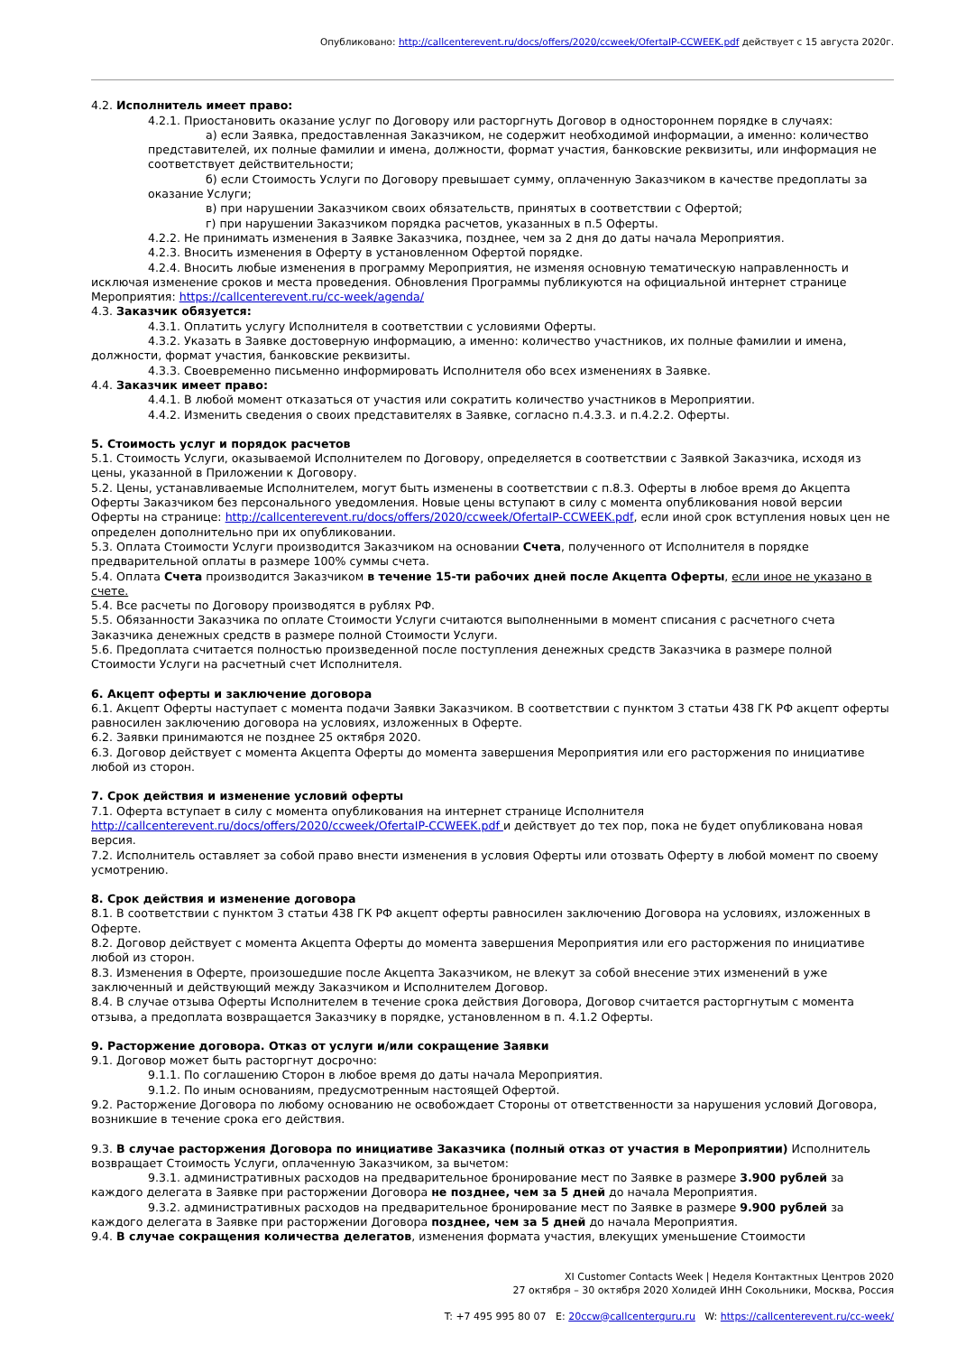Опубликовано: http://callcenterevent.ru/docs/offers/2020/ccweek/OfertaIP-CCWEEK.pdf действует с 15 августа 2020г.
4.2. Исполнитель имеет право:
4.2.1. Приостановить оказание услуг по Договору или расторгнуть Договор в одностороннем порядке в случаях:
а) если Заявка, предоставленная Заказчиком, не содержит необходимой информации, а именно: количество представителей, их полные фамилии и имена, должности, формат участия, банковские реквизиты, или информация не соответствует действительности;
б) если Стоимость Услуги по Договору превышает сумму, оплаченную Заказчиком в качестве предоплаты за оказание Услуги;
в) при нарушении Заказчиком своих обязательств, принятых в соответствии с Офертой;
г) при нарушении Заказчиком порядка расчетов, указанных в п.5 Оферты.
4.2.2. Не принимать изменения в Заявке Заказчика, позднее, чем за 2 дня до даты начала Мероприятия.
4.2.3. Вносить изменения в Оферту в установленном Офертой порядке.
4.2.4. Вносить любые изменения в программу Мероприятия, не изменяя основную тематическую направленность и исключая изменение сроков и места проведения. Обновления Программы публикуются на официальной интернет странице Мероприятия: https://callcenterevent.ru/cc-week/agenda/
4.3. Заказчик обязуется:
4.3.1. Оплатить услугу Исполнителя в соответствии с условиями Оферты.
4.3.2. Указать в Заявке достоверную информацию, а именно: количество участников, их полные фамилии и имена, должности, формат участия, банковские реквизиты.
4.3.3. Своевременно письменно информировать Исполнителя обо всех изменениях в Заявке.
4.4. Заказчик имеет право:
4.4.1. В любой момент отказаться от участия или сократить количество участников в Мероприятии.
4.4.2. Изменить сведения о своих представителях в Заявке, согласно п.4.3.3. и п.4.2.2. Оферты.
5. Стоимость услуг и порядок расчетов
5.1. Стоимость Услуги, оказываемой Исполнителем по Договору, определяется в соответствии с Заявкой Заказчика, исходя из цены, указанной в Приложении к Договору.
5.2. Цены, устанавливаемые Исполнителем, могут быть изменены в соответствии с п.8.3. Оферты в любое время до Акцепта Оферты Заказчиком без персонального уведомления. Новые цены вступают в силу с момента опубликования новой версии Оферты на странице: http://callcenterevent.ru/docs/offers/2020/ccweek/OfertaIP-CCWEEK.pdf, если иной срок вступления новых цен не определен дополнительно при их опубликовании.
5.3. Оплата Стоимости Услуги производится Заказчиком на основании Счета, полученного от Исполнителя в порядке предварительной оплаты в размере 100% суммы счета.
5.4. Оплата Счета производится Заказчиком в течение 15-ти рабочих дней после Акцепта Оферты, если иное не указано в счете.
5.4. Все расчеты по Договору производятся в рублях РФ.
5.5. Обязанности Заказчика по оплате Стоимости Услуги считаются выполненными в момент списания с расчетного счета Заказчика денежных средств в размере полной Стоимости Услуги.
5.6. Предоплата считается полностью произведенной после поступления денежных средств Заказчика в размере полной Стоимости Услуги на расчетный счет Исполнителя.
6. Акцепт оферты и заключение договора
6.1. Акцепт Оферты наступает с момента подачи Заявки Заказчиком. В соответствии с пунктом 3 статьи 438 ГК РФ акцепт оферты равносилен заключению договора на условиях, изложенных в Оферте.
6.2. Заявки принимаются не позднее 25 октября 2020.
6.3. Договор действует с момента Акцепта Оферты до момента завершения Мероприятия или его расторжения по инициативе любой из сторон.
7. Срок действия и изменение условий оферты
7.1. Оферта вступает в силу с момента опубликования на интернет странице Исполнителя http://callcenterevent.ru/docs/offers/2020/ccweek/OfertaIP-CCWEEK.pdf и действует до тех пор, пока не будет опубликована новая версия.
7.2. Исполнитель оставляет за собой право внести изменения в условия Оферты или отозвать Оферту в любой момент по своему усмотрению.
8. Срок действия и изменение договора
8.1. В соответствии с пунктом 3 статьи 438 ГК РФ акцепт оферты равносилен заключению Договора на условиях, изложенных в Оферте.
8.2. Договор действует с момента Акцепта Оферты до момента завершения Мероприятия или его расторжения по инициативе любой из сторон.
8.3. Изменения в Оферте, произошедшие после Акцепта Заказчиком, не влекут за собой внесение этих изменений в уже заключенный и действующий между Заказчиком и Исполнителем Договор.
8.4. В случае отзыва Оферты Исполнителем в течение срока действия Договора, Договор считается расторгнутым с момента отзыва, а предоплата возвращается Заказчику в порядке, установленном в п. 4.1.2 Оферты.
9. Расторжение договора. Отказ от услуги и/или сокращение Заявки
9.1. Договор может быть расторгнут досрочно:
9.1.1. По соглашению Сторон в любое время до даты начала Мероприятия.
9.1.2. По иным основаниям, предусмотренным настоящей Офертой.
9.2. Расторжение Договора по любому основанию не освобождает Стороны от ответственности за нарушения условий Договора, возникшие в течение срока его действия.
9.3. В случае расторжения Договора по инициативе Заказчика (полный отказ от участия в Мероприятии) Исполнитель возвращает Стоимость Услуги, оплаченную Заказчиком, за вычетом:
9.3.1. административных расходов на предварительное бронирование мест по Заявке в размере 3.900 рублей за каждого делегата в Заявке при расторжении Договора не позднее, чем за 5 дней до начала Мероприятия.
9.3.2. административных расходов на предварительное бронирование мест по Заявке в размере 9.900 рублей за каждого делегата в Заявке при расторжении Договора позднее, чем за 5 дней до начала Мероприятия.
9.4. В случае сокращения количества делегатов, изменения формата участия, влекущих уменьшение Стоимости
XI Customer Contacts Week | Неделя Контактных Центров 2020
27 октября – 30 октября 2020 Холидей ИНН Сокольники, Москва, Россия
T: +7 495 995 80 07 E: 20ccw@callcenterguru.ru W: https://callcenterevent.ru/cc-week/